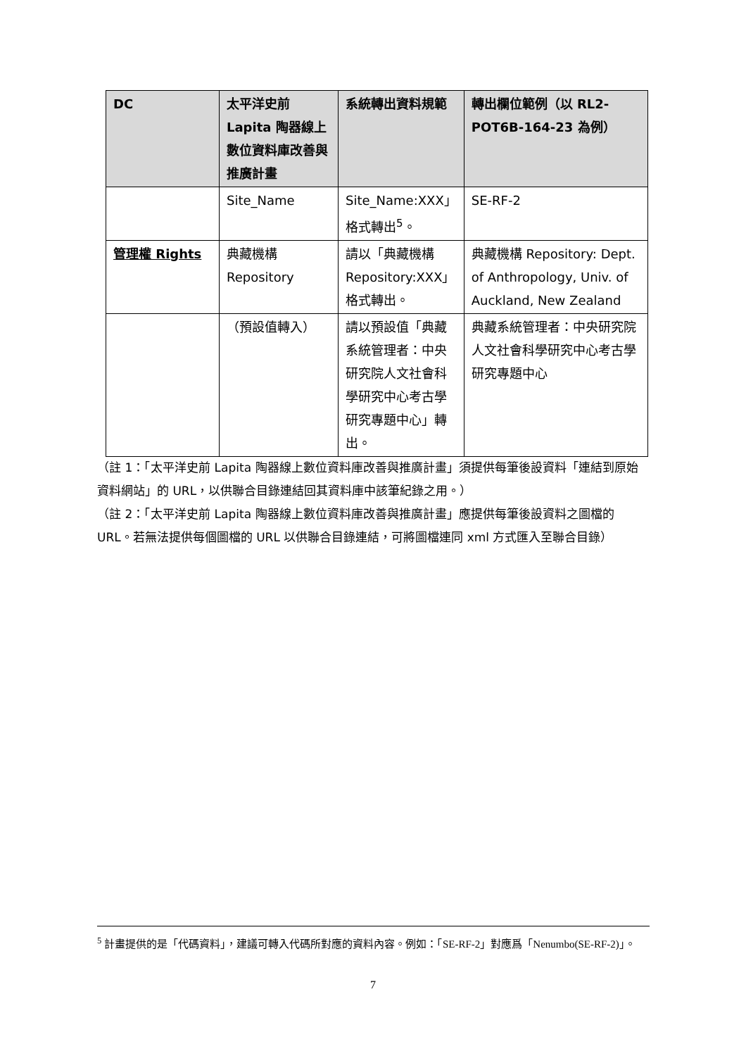| DC | 太平洋史前 Lapita 陶器線上數位資料庫改善與推廣計畫 | 系統轉出資料規範 | 轉出欄位範例（以 RL2-POT6B-164-23 為例） |
| --- | --- | --- | --- |
| | Site_Name | Site_Name:XXX」格式轉出<sup>5</sup>。 | SE-RF-2 |
| 管理權 Rights | 典藏機構 Repository | 請以「典藏機構 Repository:XXX」格式轉出。 | 典藏機構 Repository: Dept. of Anthropology, Univ. of Auckland, New Zealand |
| | （預設值轉入） | 請以預設值「典藏系統管理者：中央研究院人文社會科學研究中心考古學研究專題中心」轉出。 | 典藏系統管理者：中央研究院人文社會科學研究中心考古學研究專題中心 |
（註 1：「太平洋史前 Lapita 陶器線上數位資料庫改善與推廣計畫」須提供每筆後設資料「連結到原始資料網站」的 URL，以供聯合目錄連結回其資料庫中該筆紀錄之用。）
（註 2：「太平洋史前 Lapita 陶器線上數位資料庫改善與推廣計畫」應提供每筆後設資料之圖檔的 URL。若無法提供每個圖檔的 URL 以供聯合目錄連結，可將圖檔連同 xml 方式匯入至聯合目錄）
<sup>5</sup> 計畫提供的是「代碼資料」，建議可轉入代碼所對應的資料內容。例如：「SE-RF-2」對應爲「Nenumbo(SE-RF-2)」。
7